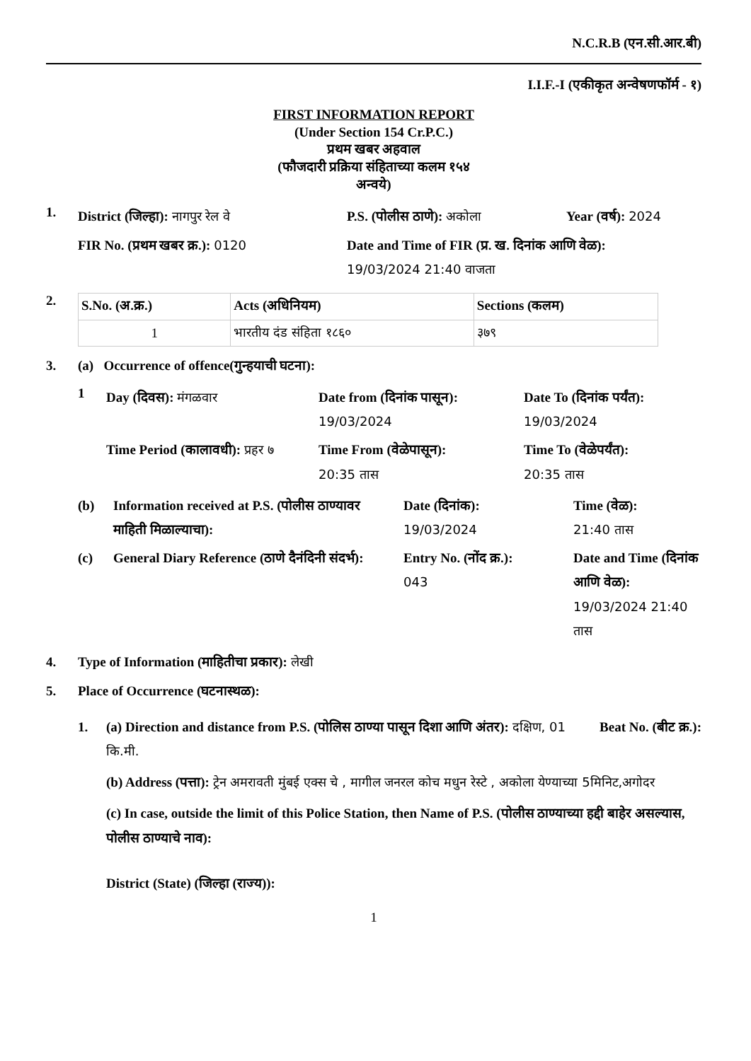N.C.R.B (एन.सी.आर.बी)
I.I.F.-I (एकीकृत अन्वेषणफॉर्म - १)
FIRST INFORMATION REPORT
(Under Section 154 Cr.P.C.)
प्रथम खबर अहवाल
(फौजदारी प्रक्रिया संहिताच्या कलम १५४
अन्वये)
1.
District (जिल्हा): नागपुर रेल वे
P.S. (पोलीस ठाणे): अकोला
Year (वर्ष): 2024
FIR No. (प्रथम खबर क्र.): 0120
Date and Time of FIR (प्र. ख. दिनांक आणि वेळ):
19/03/2024 21:40 वाजता
2.
| S.No. (अ.क्र.) | Acts (अधिनियम) | Sections (कलम) |
| --- | --- | --- |
| 1 | भारतीय दंड संहिता १८६० | ३७९ |
3. (a) Occurrence of offence(गुन्हयाची घटना):
1
Day (दिवस): मंगळवार
Date from (दिनांक पासून):
19/03/2024
Date To (दिनांक पर्यंत):
19/03/2024
Time Period (कालावधी): प्रहर ७
Time From (वेळेपासून):
20:35 तास
Time To (वेळेपर्यंत):
20:35 तास
(b)
Information received at P.S. (पोलीस ठाण्यावर माहिती मिळाल्याचा):
Date (दिनांक):
19/03/2024
Time (वेळ):
21:40 तास
(c)
General Diary Reference (ठाणे दैनंदिनी संदर्भ):
Entry No. (नोंद क्र.):
043
Date and Time (दिनांक आणि वेळ): 19/03/2024 21:40 तास
4. Type of Information (माहितीचा प्रकार): लेखी
5. Place of Occurrence (घटनास्थळ):
1. (a) Direction and distance from P.S. (पोलिस ठाण्या पासून दिशा आणि अंतर): दक्षिण, 01 कि.मी.
Beat No. (बीट क्र.):
(b) Address (पत्ता): ट्रेन अमरावती मुंबई एक्स चे , मागील जनरल कोच मधुन रेस्टे , अकोला येण्याच्या 5मिनिट,अगोदर
(c) In case, outside the limit of this Police Station, then Name of P.S. (पोलीस ठाण्याच्या हद्दी बाहेर असल्यास, पोलीस ठाण्याचे नाव):
District (State) (जिल्हा (राज्य)):
1